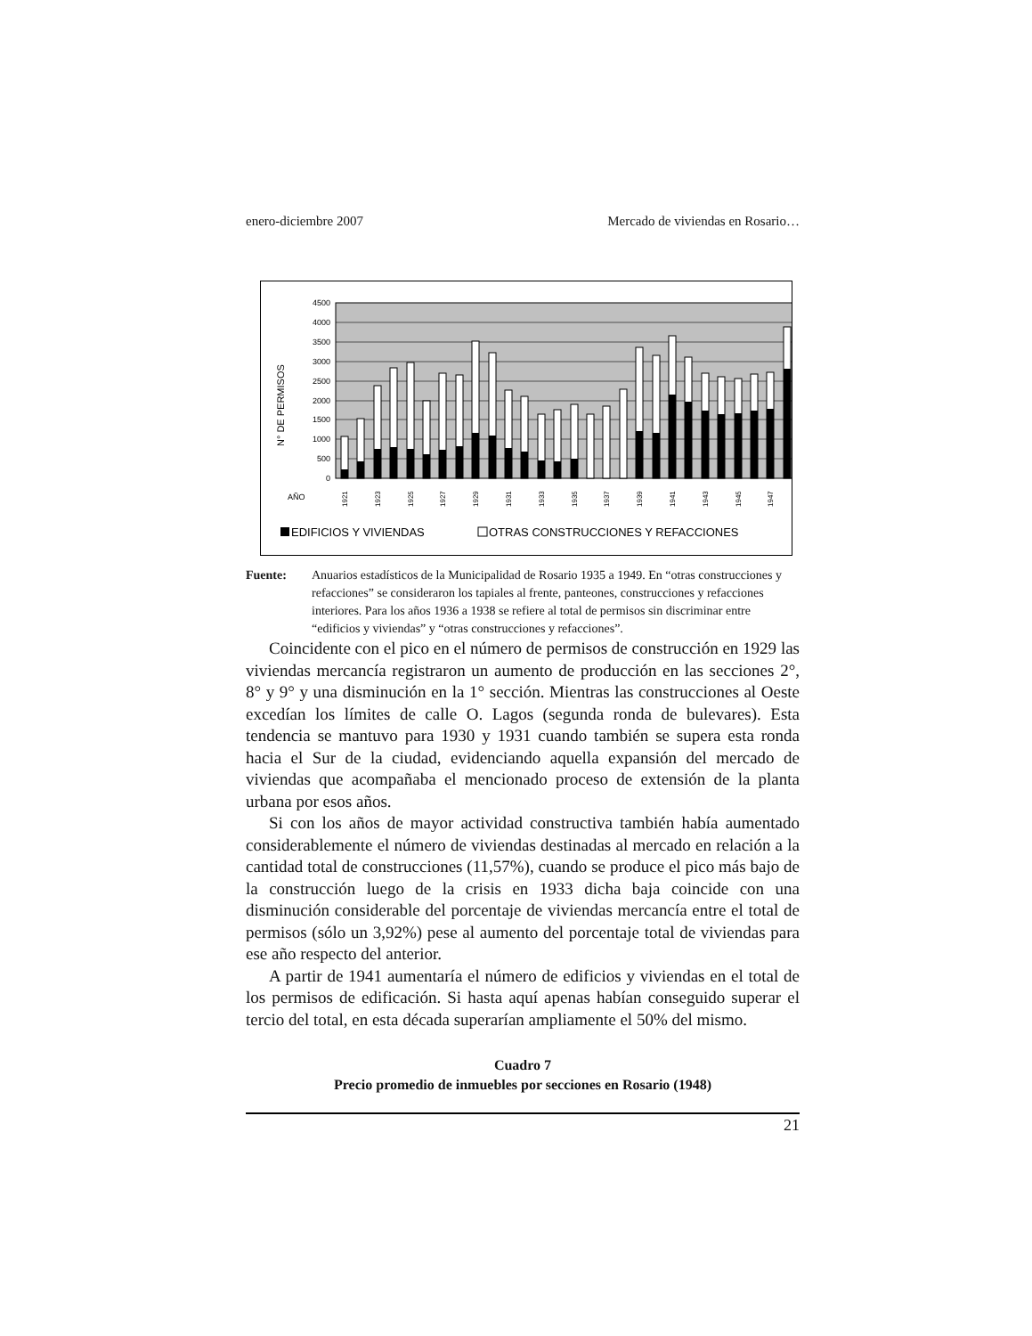enero-diciembre 2007 Mercado de viviendas en Rosario…
4500
4000
3500
3000
2500
2000
1500
1000
500
0
N° DE PERMISOS
AÑO
1921
1923
1925
1927
1929
1931
1933
1935
1937
1939
1941
1943
1945
1947
EDIFICIOS Y VIVIENDAS
OTRAS CONSTRUCCIONES Y REFACCIONES
Fuente: Anuarios estadísticos de la Municipalidad de Rosario 1935 a 1949. En “otras construcciones y refacciones” se consideraron los tapiales al frente, panteones, construcciones y refacciones interiores. Para los años 1936 a 1938 se refiere al total de permisos sin discriminar entre “edificios y viviendas” y “otras construcciones y refacciones”.
Coincidente con el pico en el número de permisos de construcción en 1929 las viviendas mercancía registraron un aumento de producción en las secciones 2°, 8° y 9° y una disminución en la 1° sección. Mientras las construcciones al Oeste excedían los límites de calle O. Lagos (segunda ronda de bulevares). Esta tendencia se mantuvo para 1930 y 1931 cuando también se supera esta ronda hacia el Sur de la ciudad, evidenciando aquella expansión del mercado de viviendas que acompañaba el mencionado proceso de extensión de la planta urbana por esos años.
Si con los años de mayor actividad constructiva también había aumentado considerablemente el número de viviendas destinadas al mercado en relación a la cantidad total de construcciones (11,57%), cuando se produce el pico más bajo de la construcción luego de la crisis en 1933 dicha baja coincide con una disminución considerable del porcentaje de viviendas mercancía entre el total de permisos (sólo un 3,92%) pese al aumento del porcentaje total de viviendas para ese año respecto del anterior.
A partir de 1941 aumentaría el número de edificios y viviendas en el total de los permisos de edificación. Si hasta aquí apenas habían conseguido superar el tercio del total, en esta década superarían ampliamente el 50% del mismo.
Cuadro 7
Precio promedio de inmuebles por secciones en Rosario (1948)
21